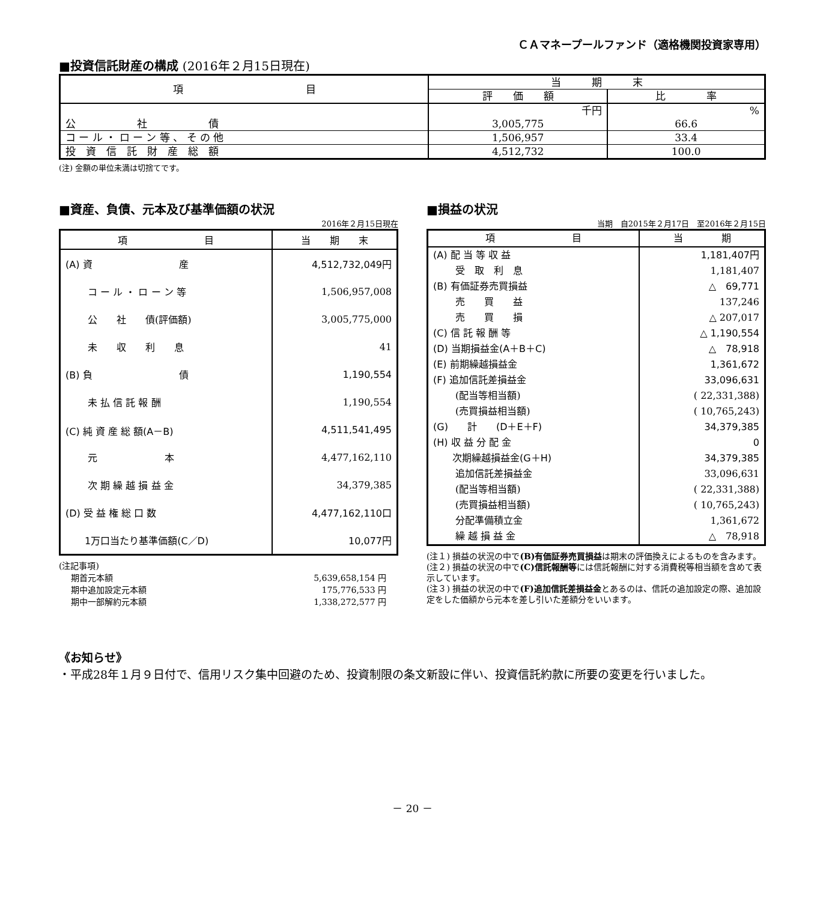ＣＡマネープールファンド（適格機関投資家専用）
■投資信託財産の構成 (2016年２月15日現在)
| 項 目 | 当 期 末 | |
| --- | --- | --- |
| | 評 価 額 | 比 率 |
| | 千円 | % |
| 公 社 債 | 3,005,775 | 66.6 |
| コ ー ル ・ ロ ー ン 等 、 そ の 他 | 1,506,957 | 33.4 |
| 投 資 信 託 財 産 総 額 | 4,512,732 | 100.0 |
(注) 金額の単位未満は切捨てです。
■資産、負債、元本及び基準価額の状況
2016年２月15日現在
| 項 目 | 当 期 末 |
| --- | --- |
| (A) 資 産 | 4,512,732,049円 |
| コ ー ル ・ ロ ー ン 等 | 1,506,957,008 |
| 公 社 債(評価額) | 3,005,775,000 |
| 未 収 利 息 | 41 |
| (B) 負 債 | 1,190,554 |
| 未 払 信 託 報 酬 | 1,190,554 |
| (C) 純 資 産 総 額(A－B) | 4,511,541,495 |
| 元 本 | 4,477,162,110 |
| 次 期 繰 越 損 益 金 | 34,379,385 |
| (D) 受 益 権 総 口 数 | 4,477,162,110口 |
| 1万口当たり基準価額(C／D) | 10,077円 |
(注記事項)
| 期首元本額 | 5,639,658,154 円 |
| 期中追加設定元本額 | 175,776,533 円 |
| 期中一部解約元本額 | 1,338,272,577 円 |
■損益の状況
当期　自2015年２月17日　至2016年２月15日
| 項 目 | 当 期 |
| --- | --- |
| (A) 配 当 等 収 益 | 1,181,407円 |
| 受 取 利 息 | 1,181,407 |
| (B) 有価証券売買損益 | △ 69,771 |
| 売 買 益 | 137,246 |
| 売 買 損 | △ 207,017 |
| (C) 信 託 報 酬 等 | △ 1,190,554 |
| (D) 当期損益金(A＋B＋C) | △ 78,918 |
| (E) 前期繰越損益金 | 1,361,672 |
| (F) 追加信託差損益金 | 33,096,631 |
| (配当等相当額) | ( 22,331,388) |
| (売買損益相当額) | ( 10,765,243) |
| (G) 計 (D＋E＋F) | 34,379,385 |
| (H) 収 益 分 配 金 | 0 |
| 次期繰越損益金(G＋H) | 34,379,385 |
| 追加信託差損益金 | 33,096,631 |
| (配当等相当額) | ( 22,331,388) |
| (売買損益相当額) | ( 10,765,243) |
| 分配準備積立金 | 1,361,672 |
| 繰 越 損 益 金 | △ 78,918 |
(注１) 損益の状況の中で(B)有価証券売買損益は期末の評価換えによるものを含みます。
(注２) 損益の状況の中で(C)信託報酬等には信託報酬に対する消費税等相当額を含めて表示しています。
(注３) 損益の状況の中で(F)追加信託差損益金とあるのは、信託の追加設定の際、追加設定をした価額から元本を差し引いた差額分をいいます。
《お知らせ》
・平成28年１月９日付で、信用リスク集中回避のため、投資制限の条文新設に伴い、投資信託約款に所要の変更を行いました。
－ 20 －